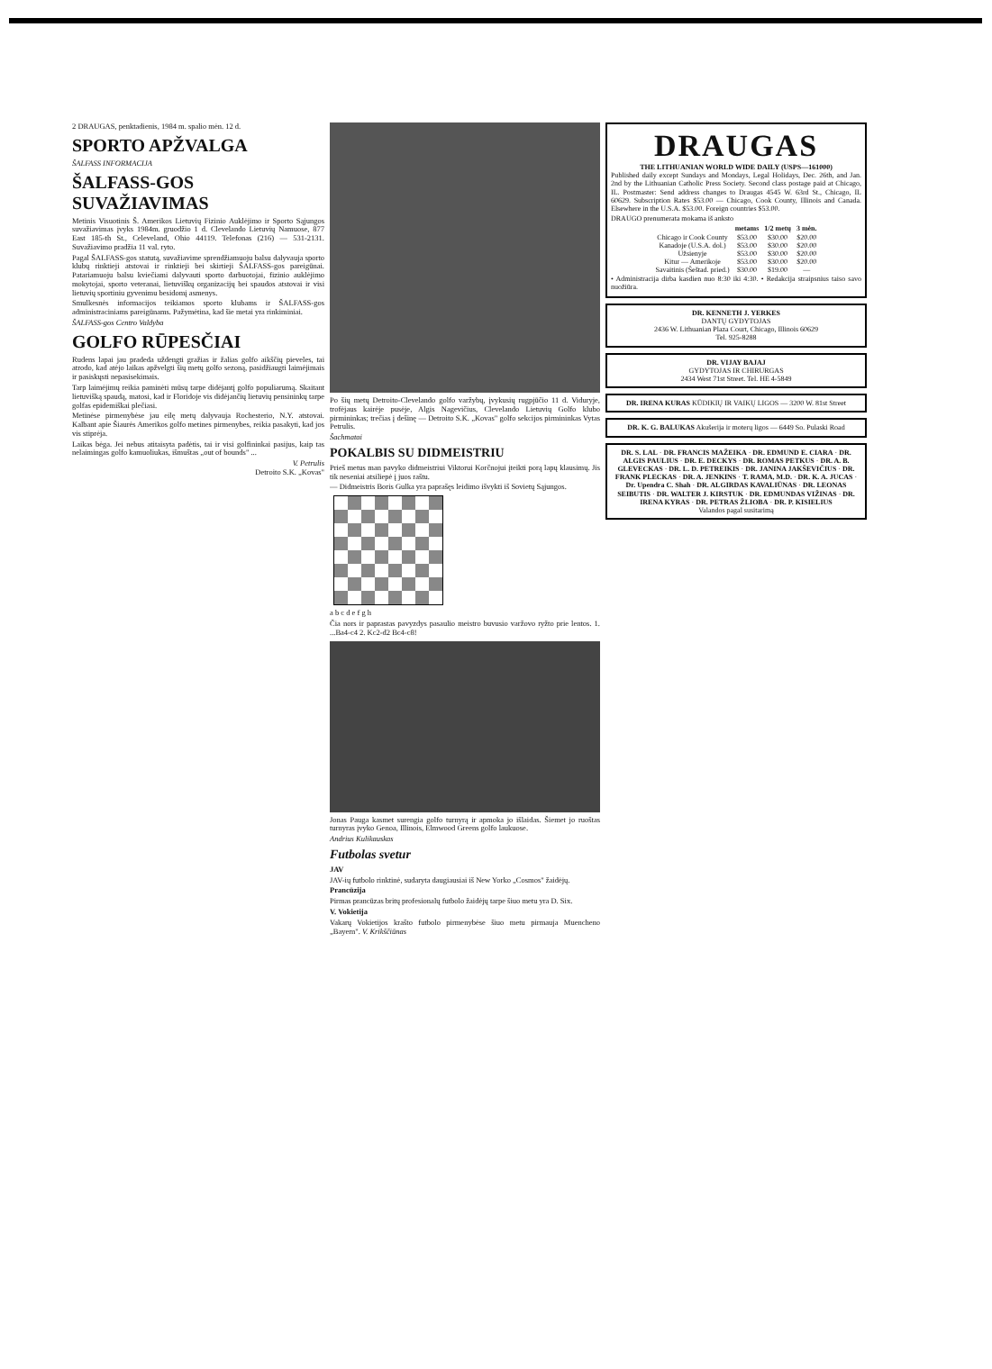2 DRAUGAS, penktadienis, 1984 m. spalio mėn. 12 d.
SPORTO APŽVALGA
ŠALFASS INFORMACIJA
ŠALFASS-GOS SUVAŽIAVIMAS
Metinis Visuotinis Š. Amerikos Lietuvių Fizinio Auklėjimo ir Sporto Sąjungos suvažiavimas įvyks 1984m. gruodžio 1 d. Clevelando Lietuvių Namuose, 877 East 185-th St., Celeveland, Ohio 44119. Telefonas (216) — 531-2131. Suvažiavimo pradžia 11 val. ryto.
Pagal ŠALFASS-gos statutą, suvažiavime sprendžiamuoju balsu dalyvauja sporto klubų rinktieji atstovai ir rinktieji bei skirtieji ŠALFASS-gos pareigūnai. Patariamuoju balsu kviečiami dalyvauti sporto darbuotojai, fizinio auklėjimo mokytojai, sporto veteranai, lietuviškų organizacijų bei spaudos atstovai ir visi lietuvių sportiniu gyvenimu besidomį asmenys.
Smulkesnės informacijos teikiamos sporto klubams ir ŠALFASS-gos administraciniams pareigūnams. Pažymėtina, kad šie metai yra rinkiminiai.
ŠALFASS-gos Centro Valdyba
GOLFO RŪPESČIAI
Rudens lapai jau pradeda uždengti gražias ir žalias golfo aikščių pieveles, tai atrodo, kad atėjo laikas apžvelgti šių metų golfo sezoną, pasidžiaugti laimėjimais ir pasiskųsti nepasisekimais.
Tarp laimėjimų reikia paminėti mūsų tarpe didėjantį golfo populiarumą. Skaitant lietuvišką spaudą, matosi, kad ir Floridoje vis didėjančių lietuvių pensininkų tarpe golfas epidemiškai plečiasi.
Metinėse pirmenybėse jau eilę metų dalyvauja Rochesterio, N.Y. atstovai. Kalbant apie Šiaurės Amerikos golfo metines pirmenybes, reikia pasakyti, kad jos vis stiprėja.
Laikas bėga. Jei nebus atitaisyta padėtis, tai ir visi golfininkai pasijus, kaip tas nelaimingas golfo kamuoliukas, išmuštas „out of bounds" ...
V. Petrulis
Detroito S.K. „Kovas"
Po šių metų Detroito-Clevelando golfo varžybų, įvykusių rugpjūčio 11 d. Viduryje, trofėjaus kairėje pusėje, Algis Nagevičius, Clevelando Lietuvių Golfo klubo pirmininkas; trečias į dešinę — Detroito S.K. „Kovas" golfo sekcijos pirmininkas Vytas Petrulis.
Šachmatai
POKALBIS SU DIDMEISTRIU
Prieš metus man pavyko didmeistriui Viktorui Korčnojui įteikti porą lapų klausimų. Jis tik neseniai atsiliepė į juos raštu.
— Didmeistris Boris Gulka yra paprašęs leidimo išvykti iš Sovietų Sąjungos.
a b c d e f g h
Čia nors ir paprastas pavyzdys pasaulio meistro buvusio varžovo ryžto prie lentos. 1. ...Ba4-c4 2. Kc2-d2 Bc4-c8!
Jonas Pauga kasmet surengia golfo turnyrą ir apmoka jo išlaidas. Šiemet jo ruoštas turnyras įvyko Genoa, Illinois, Elmwood Greens golfo laukuose.
Andrius Kulikauskas
Futbolas svetur
JAV
JAV-ių futbolo rinktinė, sudaryta daugiausiai iš New Yorko „Cosmos" žaidėjų.
Prancūzija
Pirmas prancūzas britų profesionalų futbolo žaidėjų tarpe šiuo metu yra D. Six.
V. Vokietija
Vakarų Vokietijos krašto futbolo pirmenybėse šiuo metu pirmauja Muencheno „Bayern". V. Krikščiūnas
DRAUGAS
THE LITHUANIAN WORLD WIDE DAILY (USPS—161000)
Published daily except Sundays and Mondays, Legal Holidays, Dec. 26th, and Jan. 2nd by the Lithuanian Catholic Press Society. Second class postage paid at Chicago, IL. Postmaster: Send address changes to Draugas 4545 W. 63rd St., Chicago, IL 60629. Subscription Rates $53.00 — Chicago, Cook County, Illinois and Canada. Elsewhere in the U.S.A. $53.00. Foreign countries $53.00.
DRAUGO prenumerata mokama iš anksto
| | metams | 1/2 metų | 3 mėn. |
| --- | --- | --- | --- |
| Chicago ir Cook County | $53.00 | $30.00 | $20.00 |
| Kanadoje (U.S.A. dol.) | $53.00 | $30.00 | $20.00 |
| Užsienyje | $53.00 | $30.00 | $20.00 |
| Kitur — Amerikoje | $53.00 | $30.00 | $20.00 |
| Savaitinis (Šeštad. pried.) | $30.00 | $19.00 | — |
• Administracija dirba kasdien nuo 8:30 iki 4:30. • Redakcija straipsnius taiso savo nuožiūra.
DR. KENNETH J. YERKES
DANTŲ GYDYTOJAS
2436 W. Lithuanian Plaza Court, Chicago, Illinois 60629
Tel. 925-8288
DR. VIJAY BAJAJ
GYDYTOJAS IR CHIRURGAS
2434 West 71st Street. Tel. HE 4-5849
DR. IRENA KURAS KŪDIKIŲ IR VAIKŲ LIGOS — 3200 W. 81st Street
DR. K. G. BALUKAS Akušerija ir moterų ligos — 6449 So. Pulaski Road
DR. S. LAL · DR. FRANCIS MAŽEIKA · DR. EDMUND E. CIARA · DR. ALGIS PAULIUS · DR. E. DECKYS · DR. ROMAS PETKUS · DR. A. B. GLEVECKAS · DR. L. D. PETREIKIS · DR. JANINA JAKŠEVIČIUS · DR. FRANK PLECKAS · DR. A. JENKINS · T. RAMA, M.D. · DR. K. A. JUCAS · Dr. Upendra C. Shah · DR. ALGIRDAS KAVALIŪNAS · DR. LEONAS SEIBUTIS · DR. WALTER J. KIRSTUK · DR. EDMUNDAS VIŽINAS · DR. IRENA KYRAS · DR. PETRAS ŽLIOBA · DR. P. KISIELIUS
Valandos pagal susitarimą